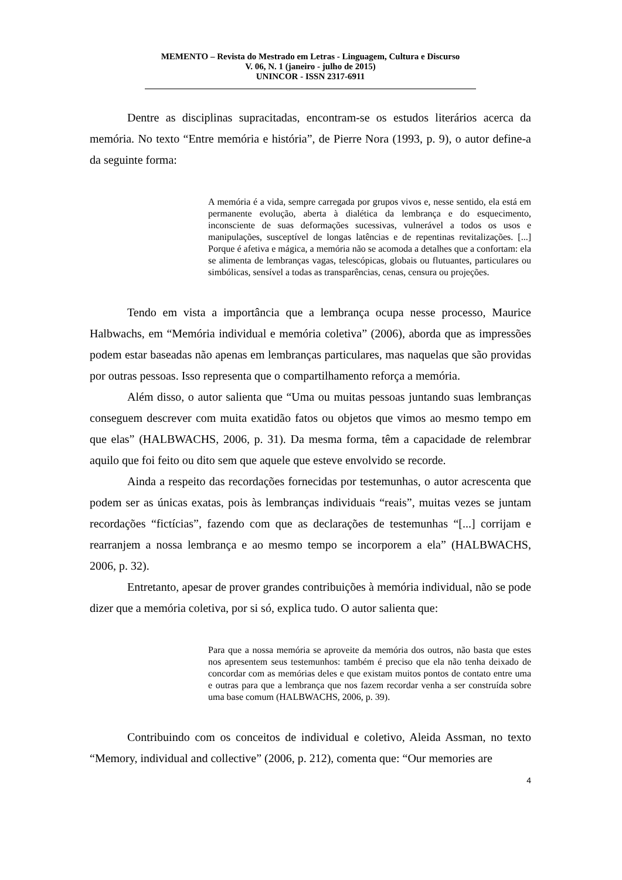MEMENTO – Revista do Mestrado em Letras - Linguagem, Cultura e Discurso
V. 06, N. 1 (janeiro - julho de 2015)
UNINCOR - ISSN 2317-6911
Dentre as disciplinas supracitadas, encontram-se os estudos literários acerca da memória. No texto “Entre memória e história”, de Pierre Nora (1993, p. 9), o autor define-a da seguinte forma:
A memória é a vida, sempre carregada por grupos vivos e, nesse sentido, ela está em permanente evolução, aberta à dialética da lembrança e do esquecimento, inconsciente de suas deformações sucessivas, vulnerável a todos os usos e manipulações, susceptível de longas latências e de repentinas revitalizações. [...] Porque é afetiva e mágica, a memória não se acomoda a detalhes que a confortam: ela se alimenta de lembranças vagas, telescópicas, globais ou flutuantes, particulares ou simbólicas, sensível a todas as transparências, cenas, censura ou projeções.
Tendo em vista a importância que a lembrança ocupa nesse processo, Maurice Halbwachs, em “Memória individual e memória coletiva” (2006), aborda que as impressões podem estar baseadas não apenas em lembranças particulares, mas naquelas que são providas por outras pessoas. Isso representa que o compartilhamento reforça a memória.
Além disso, o autor salienta que “Uma ou muitas pessoas juntando suas lembranças conseguem descrever com muita exatidão fatos ou objetos que vimos ao mesmo tempo em que elas” (HALBWACHS, 2006, p. 31). Da mesma forma, têm a capacidade de relembrar aquilo que foi feito ou dito sem que aquele que esteve envolvido se recorde.
Ainda a respeito das recordações fornecidas por testemunhas, o autor acrescenta que podem ser as únicas exatas, pois às lembranças individuais “reais”, muitas vezes se juntam recordações “fictícias”, fazendo com que as declarações de testemunhas “[...] corrijam e rearranjem a nossa lembrança e ao mesmo tempo se incorporem a ela” (HALBWACHS, 2006, p. 32).
Entretanto, apesar de prover grandes contribuições à memória individual, não se pode dizer que a memória coletiva, por si só, explica tudo. O autor salienta que:
Para que a nossa memória se aproveite da memória dos outros, não basta que estes nos apresentem seus testemunhos: também é preciso que ela não tenha deixado de concordar com as memórias deles e que existam muitos pontos de contato entre uma e outras para que a lembrança que nos fazem recordar venha a ser construída sobre uma base comum (HALBWACHS, 2006, p. 39).
Contribuindo com os conceitos de individual e coletivo, Aleida Assman, no texto “Memory, individual and collective” (2006, p. 212), comenta que: “Our memories are
4